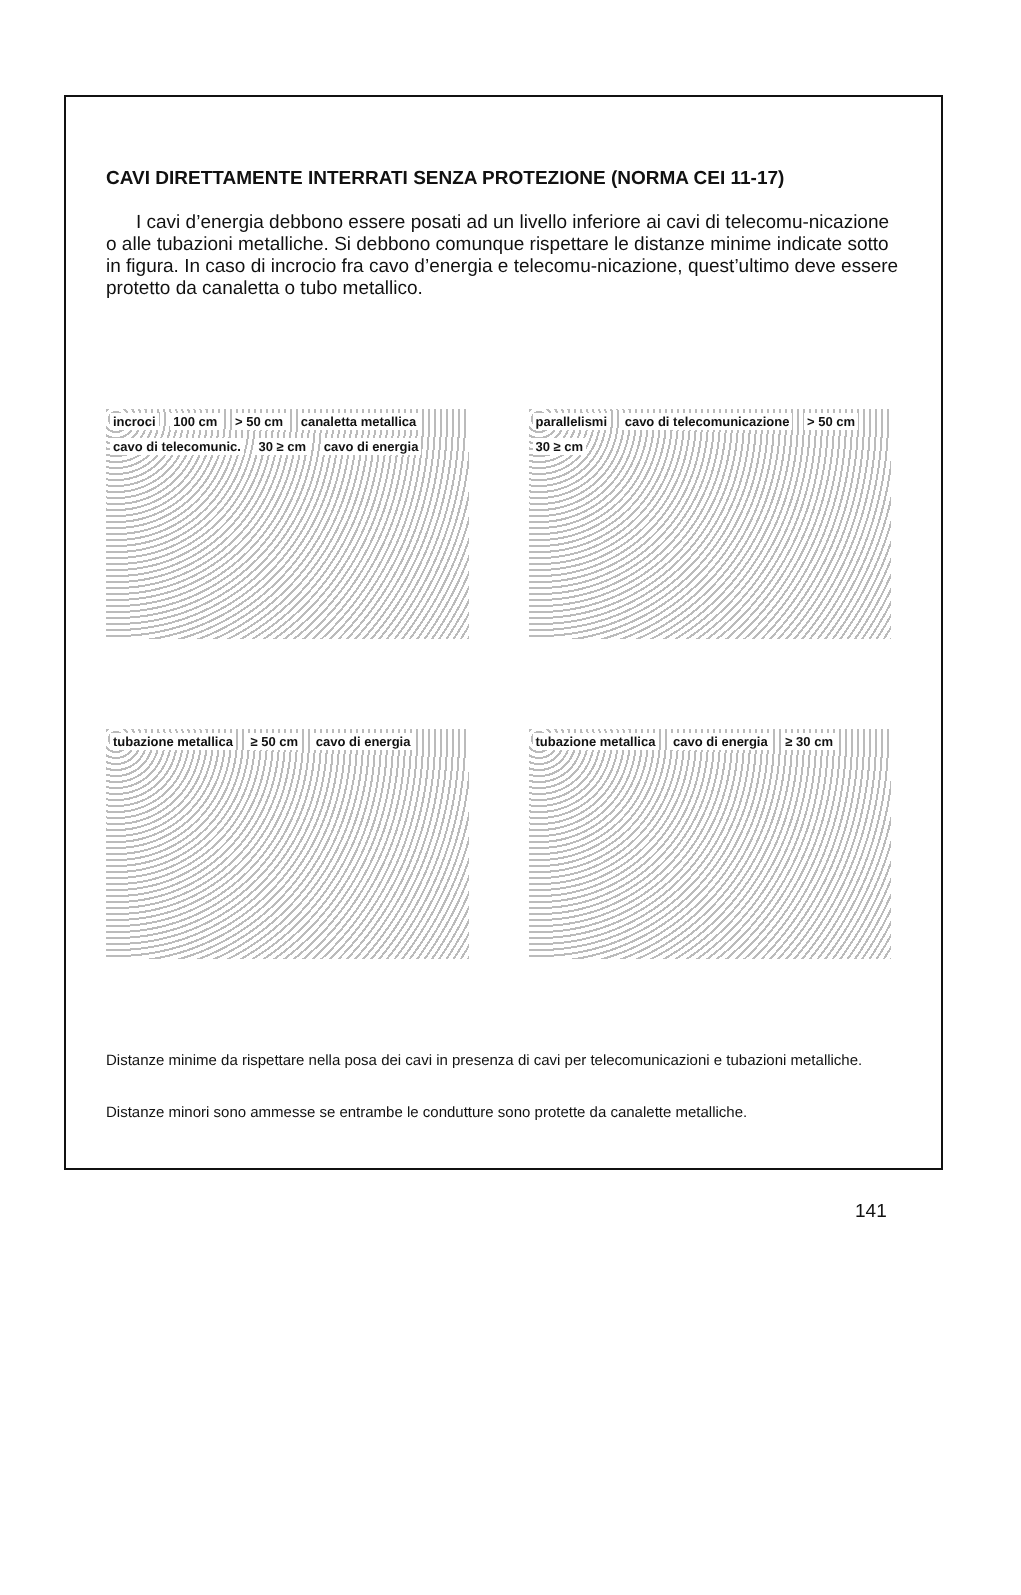CAVI DIRETTAMENTE INTERRATI SENZA PROTEZIONE (NORMA CEI 11-17)
I cavi d’energia debbono essere posati ad un livello inferiore ai cavi di telecomu-nicazione o alle tubazioni metalliche. Si debbono comunque rispettare le distanze minime indicate sotto in figura. In caso di incrocio fra cavo d’energia e telecomu-nicazione, quest’ultimo deve essere protetto da canaletta o tubo metallico.
incroci 100 cm > 50 cm canaletta metallica cavo di telecomunic. 30 ≥ cm cavo di energia
parallelismi cavo di telecomunicazione > 50 cm 30 ≥ cm
tubazione metallica ≥ 50 cm cavo di energia
tubazione metallica cavo di energia ≥ 30 cm
Distanze minime da rispettare nella posa dei cavi in presenza di cavi per telecomunicazioni e tubazioni metalliche.
Distanze minori sono ammesse se entrambe le condutture sono protette da canalette metalliche.
141